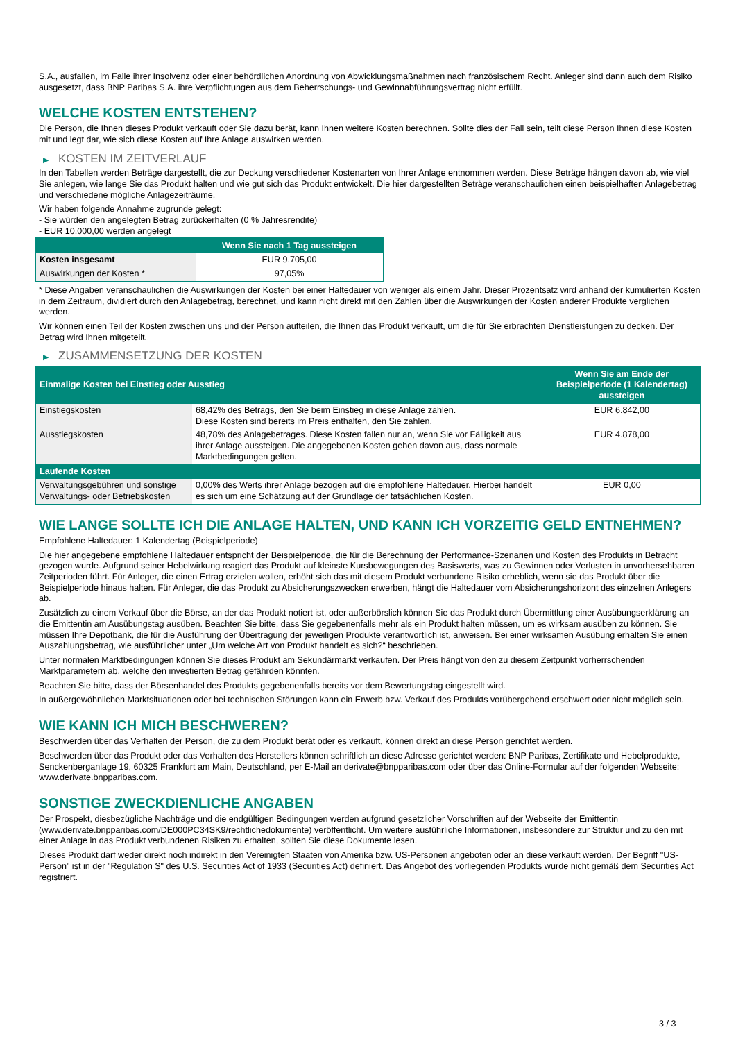S.A., ausfallen, im Falle ihrer Insolvenz oder einer behördlichen Anordnung von Abwicklungsmaßnahmen nach französischem Recht. Anleger sind dann auch dem Risiko ausgesetzt, dass BNP Paribas S.A. ihre Verpflichtungen aus dem Beherrschungs- und Gewinnabführungsvertrag nicht erfüllt.
WELCHE KOSTEN ENTSTEHEN?
Die Person, die Ihnen dieses Produkt verkauft oder Sie dazu berät, kann Ihnen weitere Kosten berechnen. Sollte dies der Fall sein, teilt diese Person Ihnen diese Kosten mit und legt dar, wie sich diese Kosten auf Ihre Anlage auswirken werden.
▶ KOSTEN IM ZEITVERLAUF
In den Tabellen werden Beträge dargestellt, die zur Deckung verschiedener Kostenarten von Ihrer Anlage entnommen werden. Diese Beträge hängen davon ab, wie viel Sie anlegen, wie lange Sie das Produkt halten und wie gut sich das Produkt entwickelt. Die hier dargestellten Beträge veranschaulichen einen beispielhaften Anlagebetrag und verschiedene mögliche Anlagezeiträume.
Wir haben folgende Annahme zugrunde gelegt:
- Sie würden den angelegten Betrag zurückerhalten (0 % Jahresrendite)
- EUR 10.000,00 werden angelegt
| | Wenn Sie nach 1 Tag aussteigen |
| --- | --- |
| Kosten insgesamt | EUR 9.705,00 |
| Auswirkungen der Kosten * | 97,05% |
* Diese Angaben veranschaulichen die Auswirkungen der Kosten bei einer Haltedauer von weniger als einem Jahr. Dieser Prozentsatz wird anhand der kumulierten Kosten in dem Zeitraum, dividiert durch den Anlagebetrag, berechnet, und kann nicht direkt mit den Zahlen über die Auswirkungen der Kosten anderer Produkte verglichen werden.
Wir können einen Teil der Kosten zwischen uns und der Person aufteilen, die Ihnen das Produkt verkauft, um die für Sie erbrachten Dienstleistungen zu decken. Der Betrag wird Ihnen mitgeteilt.
▶ ZUSAMMENSETZUNG DER KOSTEN
| Einmalige Kosten bei Einstieg oder Ausstieg | | Wenn Sie am Ende der Beispielperiode (1 Kalendertag) aussteigen |
| --- | --- | --- |
| Einstiegskosten | 68,42% des Betrags, den Sie beim Einstieg in diese Anlage zahlen. Diese Kosten sind bereits im Preis enthalten, den Sie zahlen. | EUR 6.842,00 |
| Ausstiegskosten | 48,78% des Anlagebetrages. Diese Kosten fallen nur an, wenn Sie vor Fälligkeit aus ihrer Anlage aussteigen. Die angegebenen Kosten gehen davon aus, dass normale Marktbedingungen gelten. | EUR 4.878,00 |
| Laufende Kosten | | |
| Verwaltungsgebühren und sonstige Verwaltungs- oder Betriebskosten | 0,00% des Werts ihrer Anlage bezogen auf die empfohlene Haltedauer. Hierbei handelt es sich um eine Schätzung auf der Grundlage der tatsächlichen Kosten. | EUR 0,00 |
WIE LANGE SOLLTE ICH DIE ANLAGE HALTEN, UND KANN ICH VORZEITIG GELD ENTNEHMEN?
Empfohlene Haltedauer: 1 Kalendertag (Beispielperiode)
Die hier angegebene empfohlene Haltedauer entspricht der Beispielperiode, die für die Berechnung der Performance-Szenarien und Kosten des Produkts in Betracht gezogen wurde. Aufgrund seiner Hebelwirkung reagiert das Produkt auf kleinste Kursbewegungen des Basiswerts, was zu Gewinnen oder Verlusten in unvorhersehbaren Zeitperioden führt. Für Anleger, die einen Ertrag erzielen wollen, erhöht sich das mit diesem Produkt verbundene Risiko erheblich, wenn sie das Produkt über die Beispielperiode hinaus halten. Für Anleger, die das Produkt zu Absicherungszwecken erwerben, hängt die Haltedauer vom Absicherungshorizont des einzelnen Anlegers ab.
Zusätzlich zu einem Verkauf über die Börse, an der das Produkt notiert ist, oder außerbörslich können Sie das Produkt durch Übermittlung einer Ausübungserklärung an die Emittentin am Ausübungstag ausüben. Beachten Sie bitte, dass Sie gegebenenfalls mehr als ein Produkt halten müssen, um es wirksam ausüben zu können. Sie müssen Ihre Depotbank, die für die Ausführung der Übertragung der jeweiligen Produkte verantwortlich ist, anweisen. Bei einer wirksamen Ausübung erhalten Sie einen Auszahlungsbetrag, wie ausführlicher unter „Um welche Art von Produkt handelt es sich?“ beschrieben.
Unter normalen Marktbedingungen können Sie dieses Produkt am Sekundärmarkt verkaufen. Der Preis hängt von den zu diesem Zeitpunkt vorherrschenden Marktparametern ab, welche den investierten Betrag gefährden könnten.
Beachten Sie bitte, dass der Börsenhandel des Produkts gegebenenfalls bereits vor dem Bewertungstag eingestellt wird.
In außergewöhnlichen Marktsituationen oder bei technischen Störungen kann ein Erwerb bzw. Verkauf des Produkts vorübergehend erschwert oder nicht möglich sein.
WIE KANN ICH MICH BESCHWEREN?
Beschwerden über das Verhalten der Person, die zu dem Produkt berät oder es verkauft, können direkt an diese Person gerichtet werden.
Beschwerden über das Produkt oder das Verhalten des Herstellers können schriftlich an diese Adresse gerichtet werden: BNP Paribas, Zertifikate und Hebelprodukte, Senckenberganlage 19, 60325 Frankfurt am Main, Deutschland, per E-Mail an derivate@bnpparibas.com oder über das Online-Formular auf der folgenden Webseite: www.derivate.bnpparibas.com.
SONSTIGE ZWECKDIENLICHE ANGABEN
Der Prospekt, diesbezügliche Nachträge und die endgültigen Bedingungen werden aufgrund gesetzlicher Vorschriften auf der Webseite der Emittentin (www.derivate.bnpparibas.com/DE000PC34SK9/rechtlichedokumente) veröffentlicht. Um weitere ausführliche Informationen, insbesondere zur Struktur und zu den mit einer Anlage in das Produkt verbundenen Risiken zu erhalten, sollten Sie diese Dokumente lesen.
Dieses Produkt darf weder direkt noch indirekt in den Vereinigten Staaten von Amerika bzw. US-Personen angeboten oder an diese verkauft werden. Der Begriff "US-Person" ist in der "Regulation S" des U.S. Securities Act of 1933 (Securities Act) definiert. Das Angebot des vorliegenden Produkts wurde nicht gemäß dem Securities Act registriert.
3 / 3